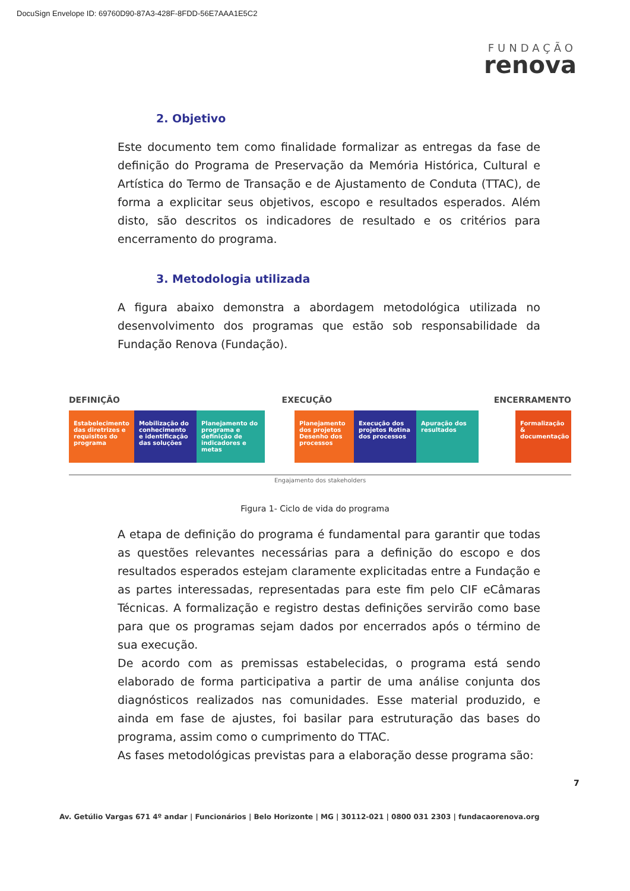DocuSign Envelope ID: 69760D90-87A3-428F-8FDD-56E7AAA1E5C2
FUNDAÇÃO
renova
2. Objetivo
Este documento tem como finalidade formalizar as entregas da fase de definição do Programa de Preservação da Memória Histórica, Cultural e Artística do Termo de Transação e de Ajustamento de Conduta (TTAC), de forma a explicitar seus objetivos, escopo e resultados esperados. Além disto, são descritos os indicadores de resultado e os critérios para encerramento do programa.
3. Metodologia utilizada
A figura abaixo demonstra a abordagem metodológica utilizada no desenvolvimento dos programas que estão sob responsabilidade da Fundação Renova (Fundação).
DEFINIÇÃO EXECUÇÃO ENCERRAMENTO
Estabelecimento das diretrizes e requisitos do programa
Mobilização do conhecimento e identificação das soluções
Planejamento do programa e definição de indicadores e metas
Planejamento dos projetos Desenho dos processos
Execução dos projetos Rotina dos processos
Apuração dos resultados
Formalização & documentação
Engajamento dos stakeholders
Figura 1- Ciclo de vida do programa
A etapa de definição do programa é fundamental para garantir que todas as questões relevantes necessárias para a definição do escopo e dos resultados esperados estejam claramente explicitadas entre a Fundação e as partes interessadas, representadas para este fim pelo CIF eCâmaras Técnicas. A formalização e registro destas definições servirão como base para que os programas sejam dados por encerrados após o término de sua execução.
De acordo com as premissas estabelecidas, o programa está sendo elaborado de forma participativa a partir de uma análise conjunta dos diagnósticos realizados nas comunidades. Esse material produzido, e ainda em fase de ajustes, foi basilar para estruturação das bases do programa, assim como o cumprimento do TTAC.
As fases metodológicas previstas para a elaboração desse programa são:
7
Av. Getúlio Vargas 671 4º andar | Funcionários | Belo Horizonte | MG | 30112-021 | 0800 031 2303 | fundacaorenova.org